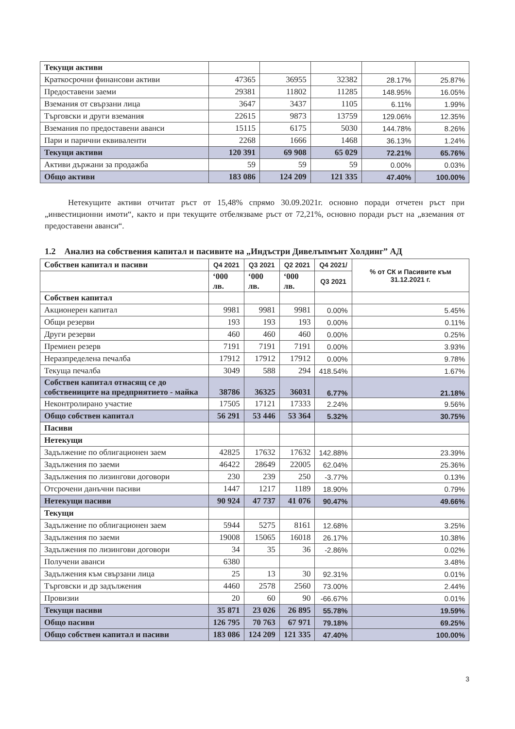| Текущи активи | | | | | |
| Краткосрочни финансови активи | 47365 | 36955 | 32382 | 28.17% | 25.87% |
| Предоставени заеми | 29381 | 11802 | 11285 | 148.95% | 16.05% |
| Вземания от свързани лица | 3647 | 3437 | 1105 | 6.11% | 1.99% |
| Търговски и други вземания | 22615 | 9873 | 13759 | 129.06% | 12.35% |
| Вземания по предоставени аванси | 15115 | 6175 | 5030 | 144.78% | 8.26% |
| Пари и парични еквиваленти | 2268 | 1666 | 1468 | 36.13% | 1.24% |
| Текущи активи | 120 391 | 69 908 | 65 029 | 72.21% | 65.76% |
| Активи държани за продажба | 59 | 59 | 59 | 0.00% | 0.03% |
| Общо активи | 183 086 | 124 209 | 121 335 | 47.40% | 100.00% |
Нетекущите активи отчитат ръст от 15,48% спрямо 30.09.2021г. основно поради отчетен ръст при „инвестиционни имоти“, както и при текущите отбелязваме ръст от 72,21%, основно поради ръст на „вземания от предоставени аванси“.
1.2 Анализ на собствения капитал и пасивите на „Индъстри Дивелъпмънт Холдинг” АД
| Собствен капитал и пасиви | Q4 2021 | Q3 2021 | Q2 2021 | Q4 2021/ | % от СК и Пасивите към 31.12.2021 г. |
| | ‘000 лв. | ‘000 лв. | ‘000 лв. | Q3 2021 | |
| Собствен капитал | | | | | |
| Акционерен капитал | 9981 | 9981 | 9981 | 0.00% | 5.45% |
| Общи резерви | 193 | 193 | 193 | 0.00% | 0.11% |
| Други резерви | 460 | 460 | 460 | 0.00% | 0.25% |
| Премиен резерв | 7191 | 7191 | 7191 | 0.00% | 3.93% |
| Неразпределена печалба | 17912 | 17912 | 17912 | 0.00% | 9.78% |
| Текуща печалба | 3049 | 588 | 294 | 418.54% | 1.67% |
| Собствен капитал отнасящ се до собствениците на предприятието - майка | 38786 | 36325 | 36031 | 6.77% | 21.18% |
| Неконтролирано участие | 17505 | 17121 | 17333 | 2.24% | 9.56% |
| Общо собствен капитал | 56 291 | 53 446 | 53 364 | 5.32% | 30.75% |
| Пасиви | | | | | |
| Нетекущи | | | | | |
| Задължение по облигационен заем | 42825 | 17632 | 17632 | 142.88% | 23.39% |
| Задължения по заеми | 46422 | 28649 | 22005 | 62.04% | 25.36% |
| Задължения по лизингови договори | 230 | 239 | 250 | -3.77% | 0.13% |
| Отсрочени данъчни пасиви | 1447 | 1217 | 1189 | 18.90% | 0.79% |
| Нетекущи пасиви | 90 924 | 47 737 | 41 076 | 90.47% | 49.66% |
| Текущи | | | | | |
| Задължение по облигационен заем | 5944 | 5275 | 8161 | 12.68% | 3.25% |
| Задължения по заеми | 19008 | 15065 | 16018 | 26.17% | 10.38% |
| Задължения по лизингови договори | 34 | 35 | 36 | -2.86% | 0.02% |
| Получени аванси | 6380 | | | | 3.48% |
| Задължения към свързани лица | 25 | 13 | 30 | 92.31% | 0.01% |
| Търговски и др задължения | 4460 | 2578 | 2560 | 73.00% | 2.44% |
| Провизии | 20 | 60 | 90 | -66.67% | 0.01% |
| Текущи пасиви | 35 871 | 23 026 | 26 895 | 55.78% | 19.59% |
| Общо пасиви | 126 795 | 70 763 | 67 971 | 79.18% | 69.25% |
| Общо собствен капитал и пасиви | 183 086 | 124 209 | 121 335 | 47.40% | 100.00% |
3